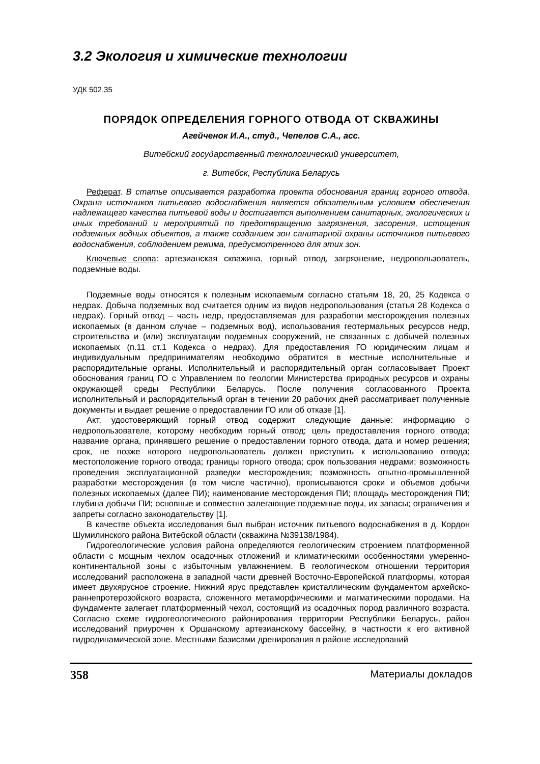3.2 Экология и химические технологии
УДК 502.35
ПОРЯДОК ОПРЕДЕЛЕНИЯ ГОРНОГО ОТВОДА ОТ СКВАЖИНЫ
Агейченок И.А., студ., Чепелов С.А., асс.
Витебский государственный технологический университет,
г. Витебск, Республика Беларусь
Реферат. В статье описывается разработка проекта обоснования границ горного отвода. Охрана источников питьевого водоснабжения является обязательным условием обеспечения надлежащего качества питьевой воды и достигается выполнением санитарных, экологических и иных требований и мероприятий по предотвращению загрязнения, засорения, истощения подземных водных объектов, а также созданием зон санитарной охраны источников питьевого водоснабжения, соблюдением режима, предусмотренного для этих зон.
Ключевые слова: артезианская скважина, горный отвод, загрязнение, недропользователь, подземные воды.
Подземные воды относятся к полезным ископаемым согласно статьям 18, 20, 25 Кодекса о недрах. Добыча подземных вод считается одним из видов недропользования (статья 28 Кодекса о недрах). Горный отвод – часть недр, предоставляемая для разработки месторождения полезных ископаемых (в данном случае – подземных вод), использования геотермальных ресурсов недр, строительства и (или) эксплуатации подземных сооружений, не связанных с добычей полезных ископаемых (п.11 ст.1 Кодекса о недрах). Для предоставления ГО юридическим лицам и индивидуальным предпринимателям необходимо обратится в местные исполнительные и распорядительные органы. Исполнительный и распорядительный орган согласовывает Проект обоснования границ ГО с Управлением по геологии Министерства природных ресурсов и охраны окружающей среды Республики Беларусь. После получения согласованного Проекта исполнительный и распорядительный орган в течении 20 рабочих дней рассматривает полученные документы и выдает решение о предоставлении ГО или об отказе [1].
Акт, удостоверяющий горный отвод содержит следующие данные: информацию о недропользователе, которому необходим горный отвод; цель предоставления горного отвода; название органа, принявшего решение о предоставлении горного отвода, дата и номер решения; срок, не позже которого недропользователь должен приступить к использованию отвода; местоположение горного отвода; границы горного отвода; срок пользования недрами; возможность проведения эксплуатационной разведки месторождения; возможность опытно-промышленной разработки месторождения (в том числе частично), прописываются сроки и объемов добычи полезных ископаемых (далее ПИ); наименование месторождения ПИ; площадь месторождения ПИ; глубина добычи ПИ; основные и совместно залегающие подземные воды, их запасы; ограничения и запреты согласно законодательству [1].
В качестве объекта исследования был выбран источник питьевого водоснабжения в д. Кордон Шумилинского района Витебской области (скважина №39138/1984).
Гидрогеологические условия района определяются геологическим строением платформенной области с мощным чехлом осадочных отложений и климатическими особенностями умеренно-континентальной зоны с избыточным увлажнением. В геологическом отношении территория исследований расположена в западной части древней Восточно-Европейской платформы, которая имеет двухярусное строение. Нижний ярус представлен кристаллическим фундаментом архейско-раннепротерозойского возраста, сложенного метаморфическими и магматическими породами. На фундаменте залегает платформенный чехол, состоящий из осадочных пород различного возраста. Согласно схеме гидрогеологического районирования территории Республики Беларусь, район исследований приурочен к Оршанскому артезианскому бассейну, в частности к его активной гидродинамической зоне. Местными базисами дренирования в районе исследований
358 Материалы докладов